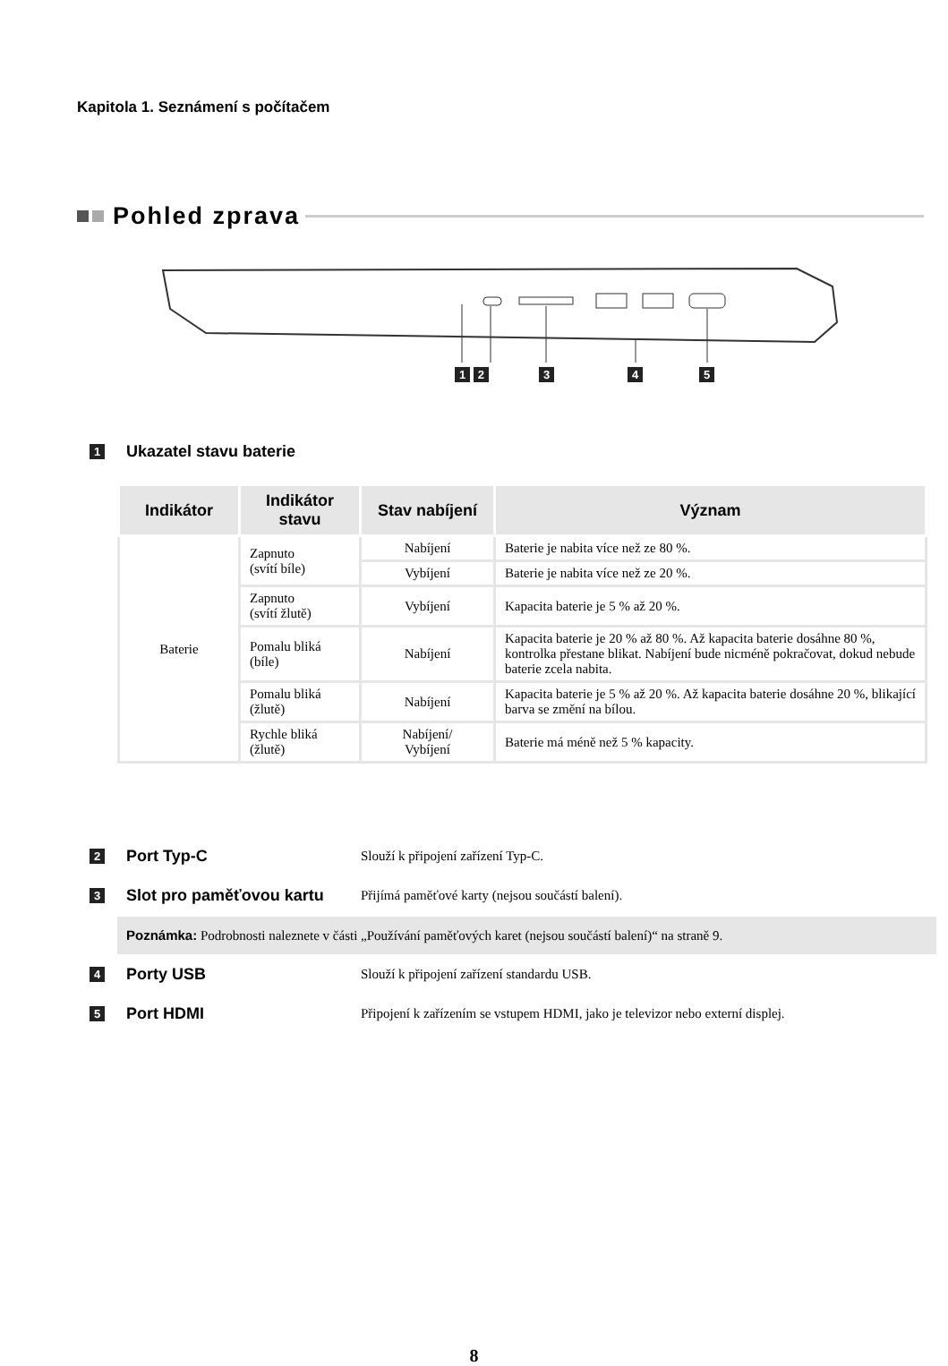Kapitola 1. Seznámení s počítačem
Pohled zprava
1 2 3 4 5
1 Ukazatel stavu baterie
| Indikátor | Indikátor stavu | Stav nabíjení | Význam |
| --- | --- | --- | --- |
| Baterie | Zapnuto (svítí bíle) | Nabíjení | Baterie je nabita více než ze 80 %. |
| | | Vybíjení | Baterie je nabita více než ze 20 %. |
| | Zapnuto (svítí žlutě) | Vybíjení | Kapacita baterie je 5 % až 20 %. |
| | Pomalu bliká (bíle) | Nabíjení | Kapacita baterie je 20 % až 80 %. Až kapacita baterie dosáhne 80 %, kontrolka přestane blikat. Nabíjení bude nicméně pokračovat, dokud nebude baterie zcela nabita. |
| | Pomalu bliká (žlutě) | Nabíjení | Kapacita baterie je 5 % až 20 %. Až kapacita baterie dosáhne 20 %, blikající barva se změní na bílou. |
| | Rychle bliká (žlutě) | Nabíjení/ Vybíjení | Baterie má méně než 5 % kapacity. |
2 Port Typ-C Slouží k připojení zařízení Typ-C.
3 Slot pro paměťovou kartu Přijímá paměťové karty (nejsou součástí balení).
Poznámka: Podrobnosti naleznete v části „Používání paměťových karet (nejsou součástí balení)“ na straně 9.
4 Porty USB Slouží k připojení zařízení standardu USB.
5 Port HDMI Připojení k zařízením se vstupem HDMI, jako je televizor nebo externí displej.
8